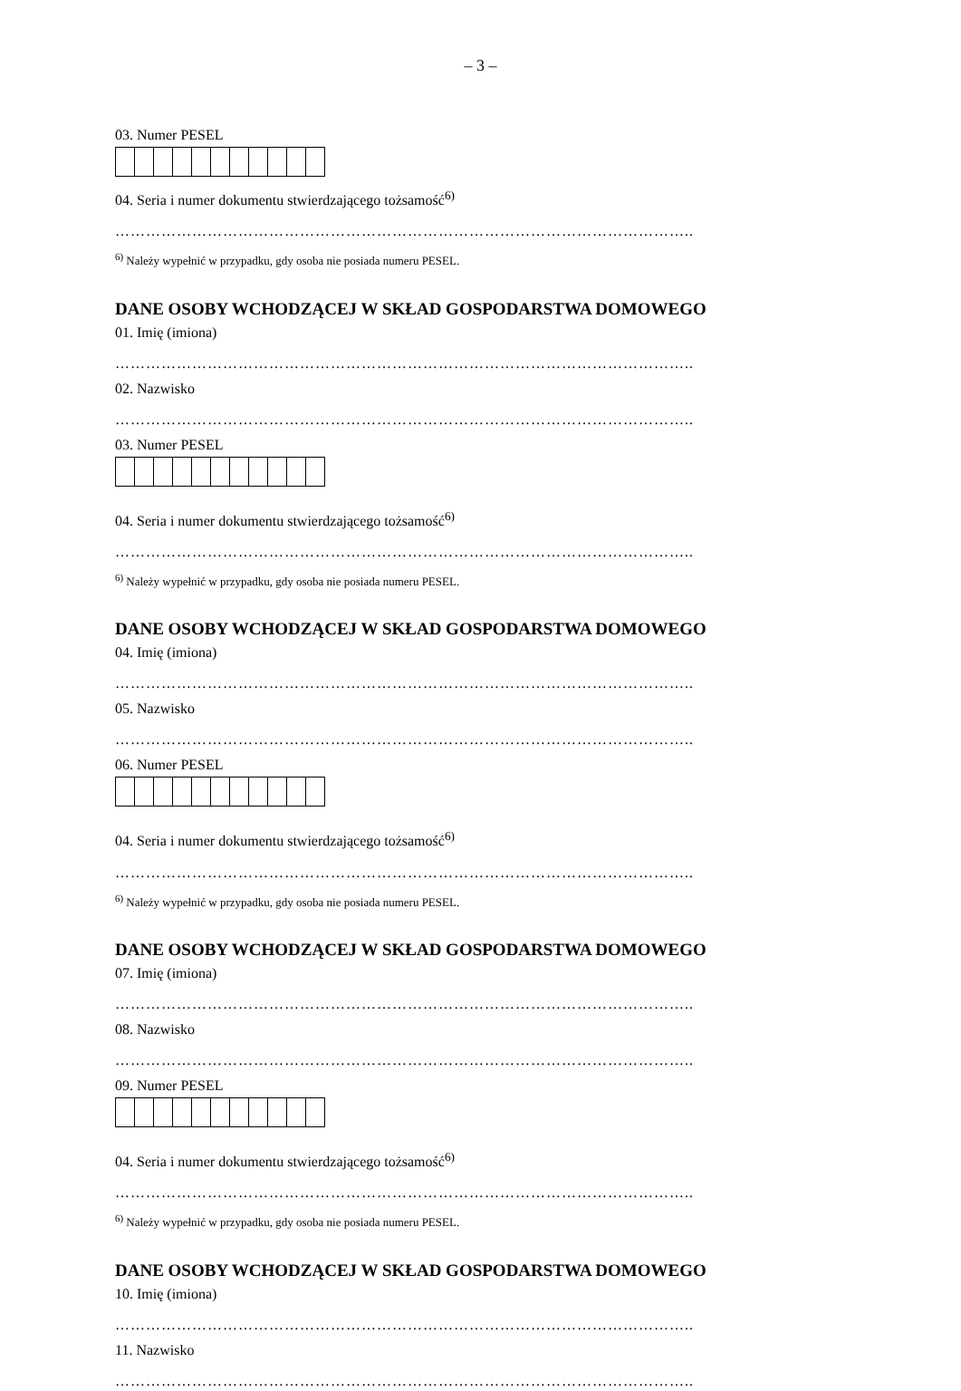– 3 –
03. Numer PESEL
04. Seria i numer dokumentu stwierdzającego tożsamość<sup>6)</sup>
…………………………………………………………………………………………………..
<sup>6)</sup> Należy wypełnić w przypadku, gdy osoba nie posiada numeru PESEL.
DANE OSOBY WCHODZĄCEJ W SKŁAD GOSPODARSTWA DOMOWEGO
01. Imię (imiona)
…………………………………………………………………………………………………..
02. Nazwisko
…………………………………………………………………………………………………..
03. Numer PESEL
04. Seria i numer dokumentu stwierdzającego tożsamość<sup>6)</sup>
…………………………………………………………………………………………………..
<sup>6)</sup> Należy wypełnić w przypadku, gdy osoba nie posiada numeru PESEL.
DANE OSOBY WCHODZĄCEJ W SKŁAD GOSPODARSTWA DOMOWEGO
04. Imię (imiona)
…………………………………………………………………………………………………..
05. Nazwisko
…………………………………………………………………………………………………..
06. Numer PESEL
04. Seria i numer dokumentu stwierdzającego tożsamość<sup>6)</sup>
…………………………………………………………………………………………………..
<sup>6)</sup> Należy wypełnić w przypadku, gdy osoba nie posiada numeru PESEL.
DANE OSOBY WCHODZĄCEJ W SKŁAD GOSPODARSTWA DOMOWEGO
07. Imię (imiona)
…………………………………………………………………………………………………..
08. Nazwisko
…………………………………………………………………………………………………..
09. Numer PESEL
04. Seria i numer dokumentu stwierdzającego tożsamość<sup>6)</sup>
…………………………………………………………………………………………………..
<sup>6)</sup> Należy wypełnić w przypadku, gdy osoba nie posiada numeru PESEL.
DANE OSOBY WCHODZĄCEJ W SKŁAD GOSPODARSTWA DOMOWEGO
10. Imię (imiona)
…………………………………………………………………………………………………..
11. Nazwisko
…………………………………………………………………………………………………..